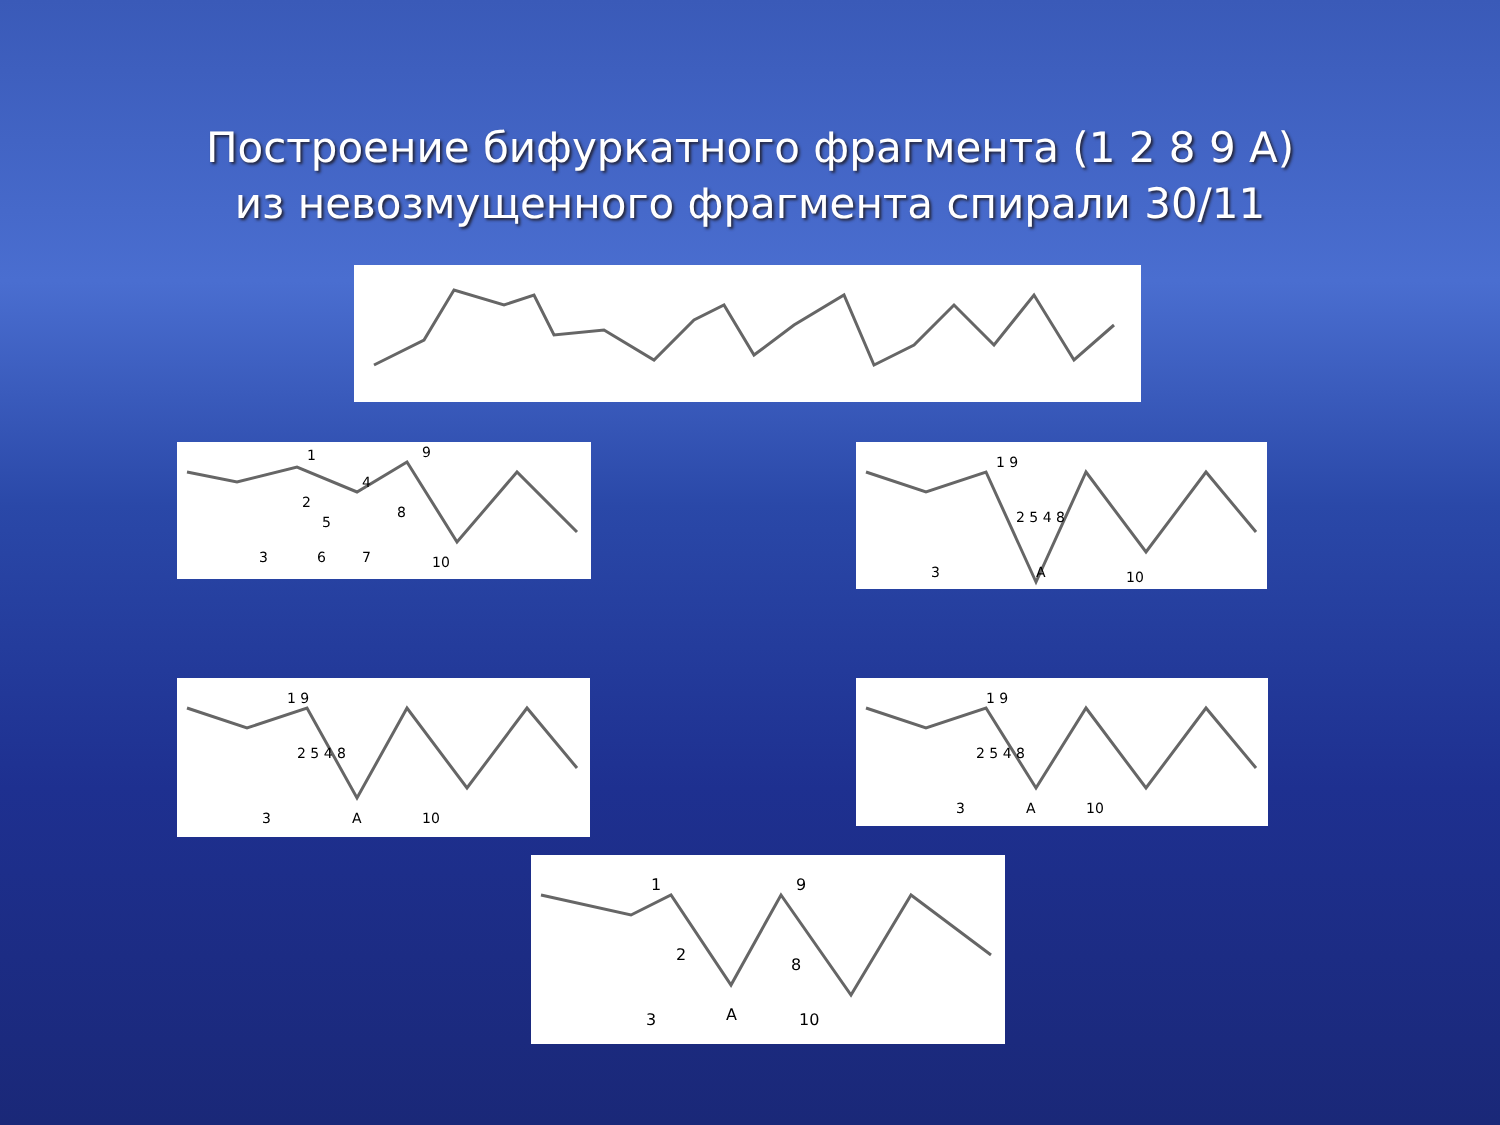Построение бифуркатного фрагмента (1 2 8 9 A)
из невозмущенного фрагмента спирали 30/11
1
2
3
4
5
6
7
8
9
10
1 9
2 5 4 8
3
A
10
1 9
2 5 4 8
3
A
10
1 9
2 5 4 8
3
A
10
1
9
2
8
3
A
10